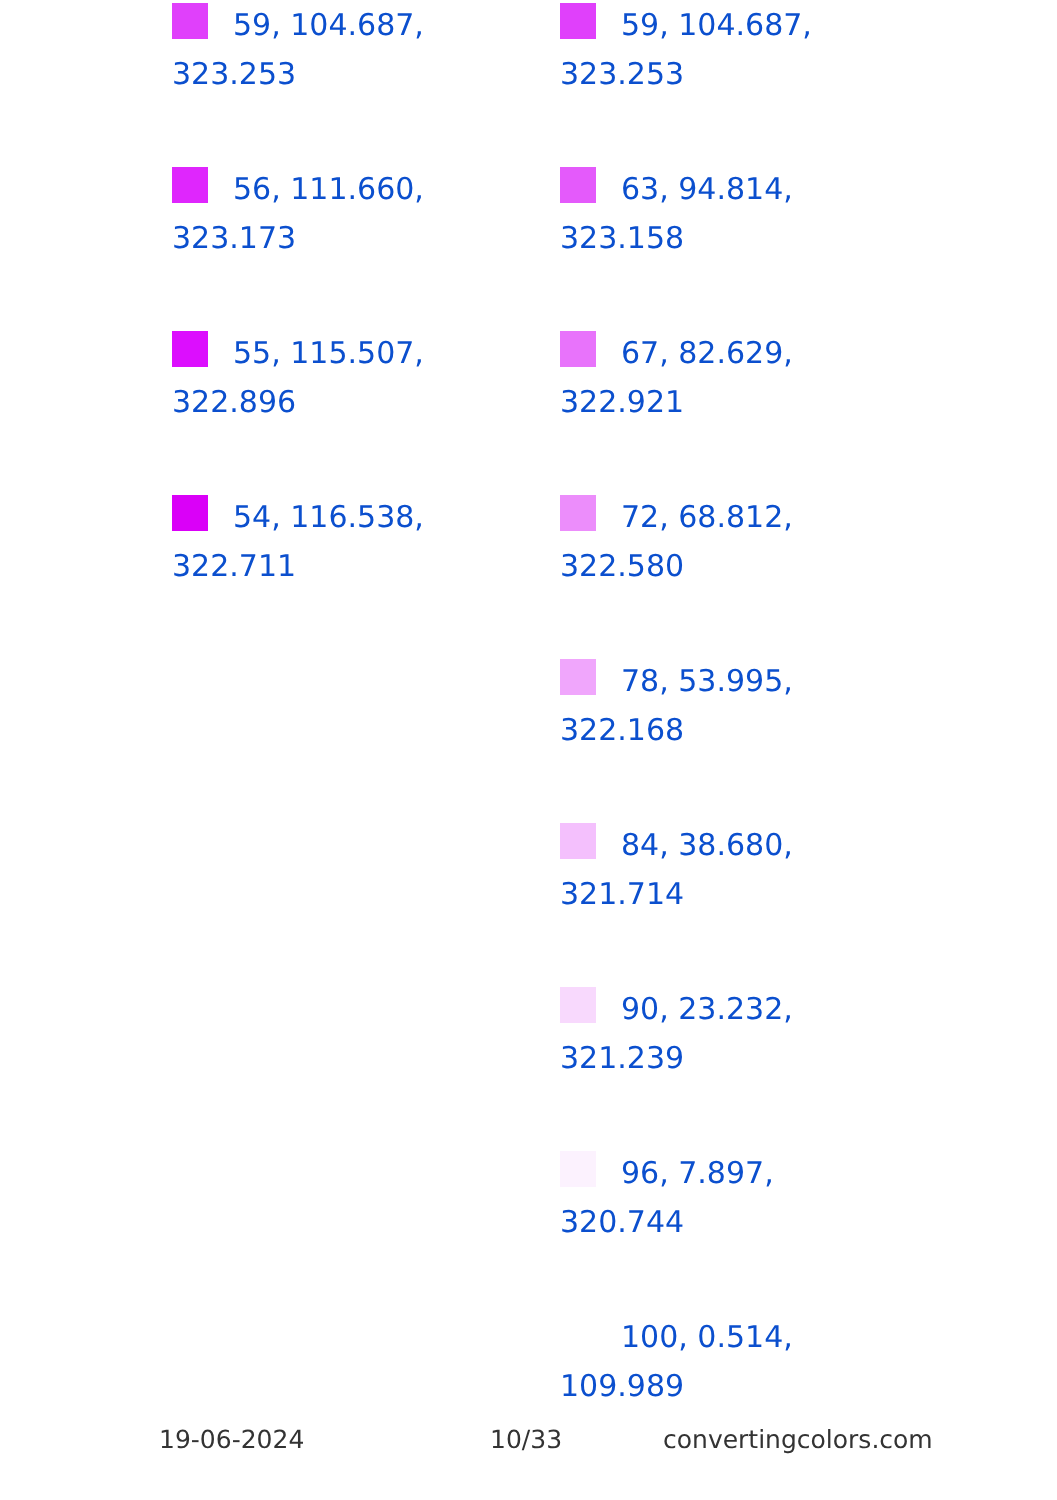59, 104.687, 323.253
56, 111.660, 323.173
55, 115.507, 322.896
54, 116.538, 322.711
59, 104.687, 323.253
63, 94.814, 323.158
67, 82.629, 322.921
72, 68.812, 322.580
78, 53.995, 322.168
84, 38.680, 321.714
90, 23.232, 321.239
96, 7.897, 320.744
100, 0.514, 109.989
19-06-2024 10/33 convertingcolors.com